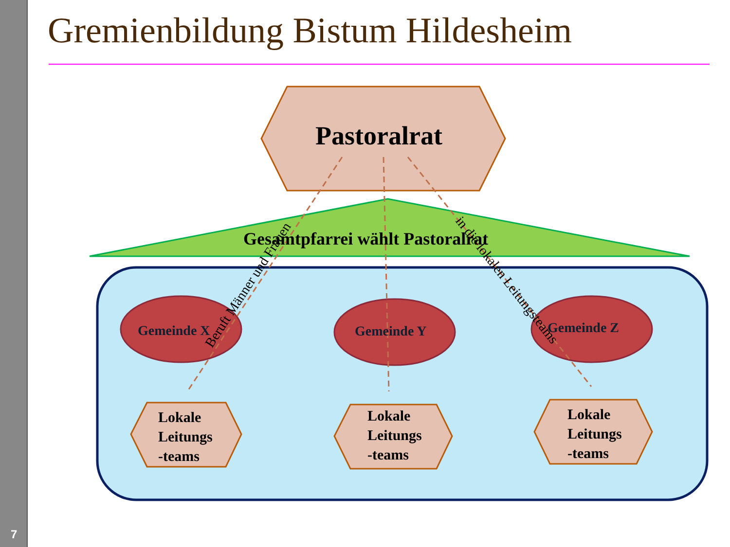Gremienbildung Bistum Hildesheim
Pastoralrat
Gesamtpfarrei wählt Pastoralrat
Gemeinde X Gemeinde Y Gemeinde Z
Lokale
Leitungs
-teams
Lokale
Leitungs
-teams
Lokale
Leitungs
-teams
Beruft Männer und Frauen in die lokalen Leitungsteams
7